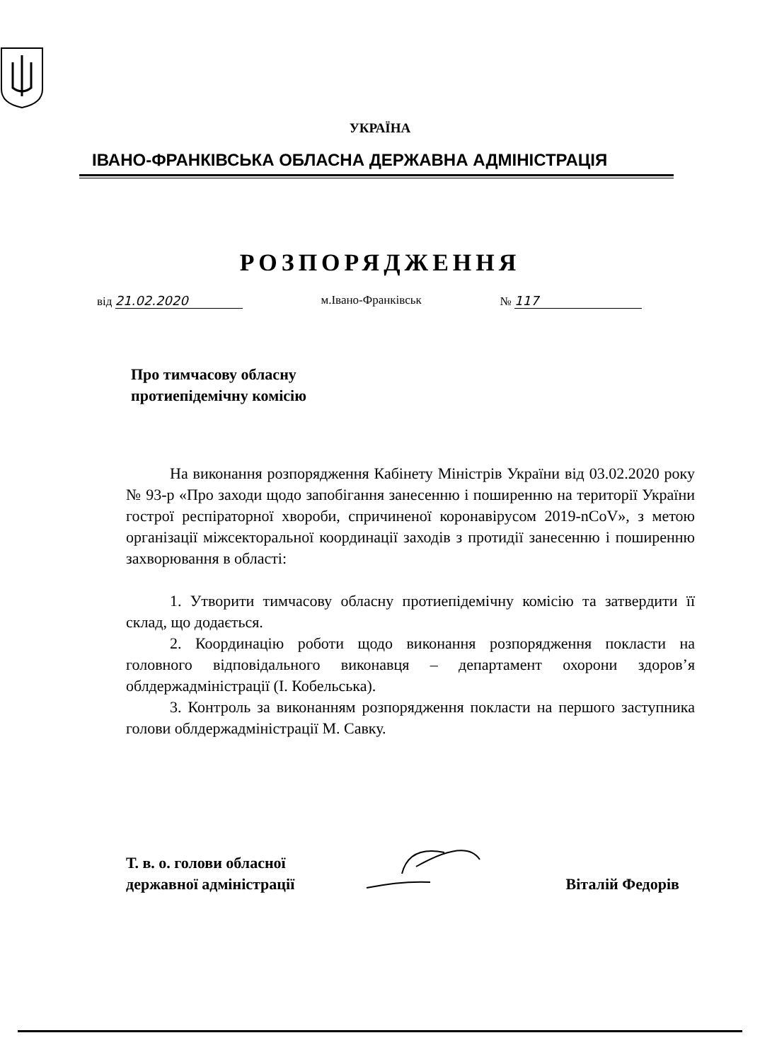УКРАЇНА
ІВАНО-ФРАНКІВСЬКА ОБЛАСНА ДЕРЖАВНА АДМІНІСТРАЦІЯ
РОЗПОРЯДЖЕННЯ
від 21.02.2020 м.Івано-Франківськ № 117
Про тимчасову обласну
протиепідемічну комісію
На виконання розпорядження Кабінету Міністрів України від 03.02.2020 року № 93-р «Про заходи щодо запобігання занесенню і поширенню на території України гострої респіраторної хвороби, спричиненої коронавірусом 2019-nCoV», з метою організації міжсекторальної координації заходів з протидії занесенню і поширенню захворювання в області:
1. Утворити тимчасову обласну протиепідемічну комісію та затвердити її склад, що додається.
2. Координацію роботи щодо виконання розпорядження покласти на головного відповідального виконавця – департамент охорони здоров’я облдержадміністрації (І. Кобельська).
3. Контроль за виконанням розпорядження покласти на першого заступника голови облдержадміністрації М. Савку.
Т. в. о. голови обласної
державної адміністрації
Віталій Федорів